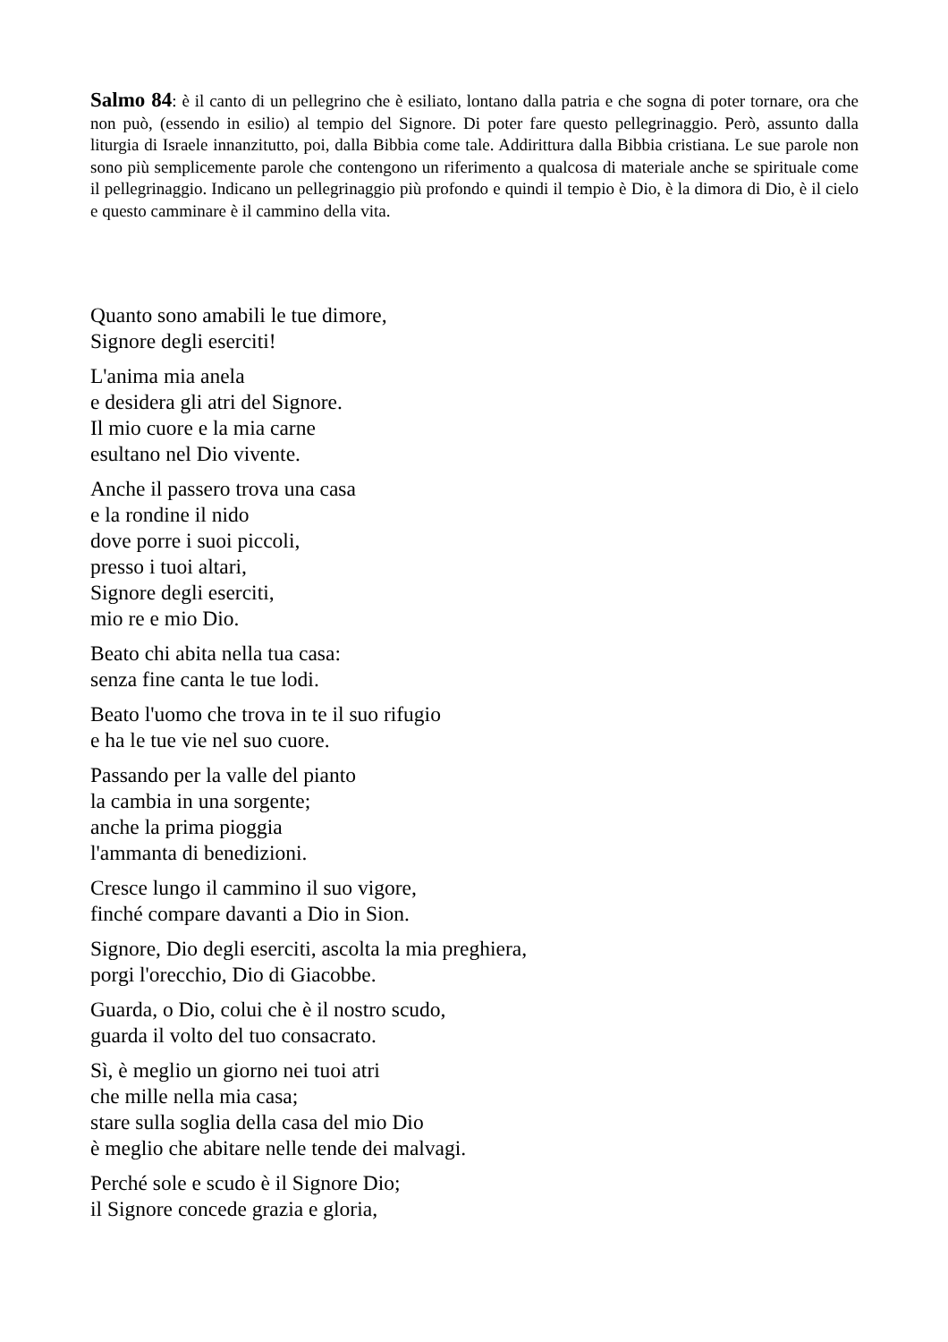Salmo 84: è il canto di un pellegrino che è esiliato, lontano dalla patria e che sogna di poter tornare, ora che non può, (essendo in esilio) al tempio del Signore. Di poter fare questo pellegrinaggio. Però, assunto dalla liturgia di Israele innanzitutto, poi, dalla Bibbia come tale. Addirittura dalla Bibbia cristiana. Le sue parole non sono più semplicemente parole che contengono un riferimento a qualcosa di materiale anche se spirituale come il pellegrinaggio. Indicano un pellegrinaggio più profondo e quindi il tempio è Dio, è la dimora di Dio, è il cielo e questo camminare è il cammino della vita.
Quanto sono amabili le tue dimore,
Signore degli eserciti!
L'anima mia anela
e desidera gli atri del Signore.
Il mio cuore e la mia carne
esultano nel Dio vivente.
Anche il passero trova una casa
e la rondine il nido
dove porre i suoi piccoli,
presso i tuoi altari,
Signore degli eserciti,
mio re e mio Dio.
Beato chi abita nella tua casa:
senza fine canta le tue lodi.
Beato l'uomo che trova in te il suo rifugio
e ha le tue vie nel suo cuore.
Passando per la valle del pianto
la cambia in una sorgente;
anche la prima pioggia
l'ammanta di benedizioni.
Cresce lungo il cammino il suo vigore,
finché compare davanti a Dio in Sion.
Signore, Dio degli eserciti, ascolta la mia preghiera,
porgi l'orecchio, Dio di Giacobbe.
Guarda, o Dio, colui che è il nostro scudo,
guarda il volto del tuo consacrato.
Sì, è meglio un giorno nei tuoi atri
che mille nella mia casa;
stare sulla soglia della casa del mio Dio
è meglio che abitare nelle tende dei malvagi.
Perché sole e scudo è il Signore Dio;
il Signore concede grazia e gloria,